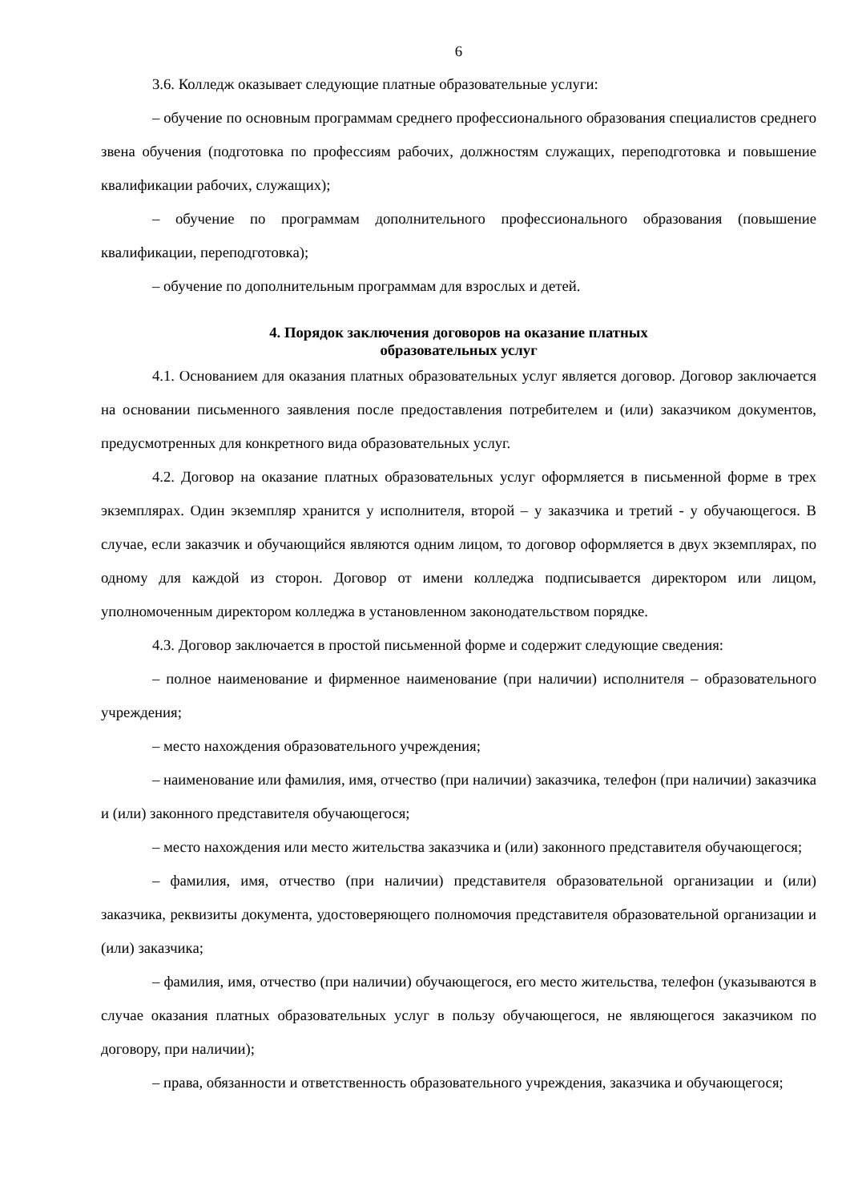6
3.6. Колледж оказывает следующие платные образовательные услуги:
– обучение по основным программам среднего профессионального образования специалистов среднего звена обучения (подготовка по профессиям рабочих, должностям служащих, переподготовка и повышение квалификации рабочих, служащих);
– обучение по программам дополнительного профессионального образования (повышение квалификации, переподготовка);
– обучение по дополнительным программам для взрослых и детей.
4. Порядок заключения договоров на оказание платных
образовательных услуг
4.1. Основанием для оказания платных образовательных услуг является договор. Договор заключается на основании письменного заявления после предоставления потребителем и (или) заказчиком документов, предусмотренных для конкретного вида образовательных услуг.
4.2. Договор на оказание платных образовательных услуг оформляется в письменной форме в трех экземплярах. Один экземпляр хранится у исполнителя, второй – у заказчика и третий - у обучающегося. В случае, если заказчик и обучающийся являются одним лицом, то договор оформляется в двух экземплярах, по одному для каждой из сторон. Договор от имени колледжа подписывается директором или лицом, уполномоченным директором колледжа в установленном законодательством порядке.
4.3. Договор заключается в простой письменной форме и содержит следующие сведения:
– полное наименование и фирменное наименование (при наличии) исполнителя – образовательного учреждения;
– место нахождения образовательного учреждения;
– наименование или фамилия, имя, отчество (при наличии) заказчика, телефон (при наличии) заказчика и (или) законного представителя обучающегося;
– место нахождения или место жительства заказчика и (или) законного представителя обучающегося;
– фамилия, имя, отчество (при наличии) представителя образовательной организации и (или) заказчика, реквизиты документа, удостоверяющего полномочия представителя образовательной организации и (или) заказчика;
– фамилия, имя, отчество (при наличии) обучающегося, его место жительства, телефон (указываются в случае оказания платных образовательных услуг в пользу обучающегося, не являющегося заказчиком по договору, при наличии);
– права, обязанности и ответственность образовательного учреждения, заказчика и обучающегося;